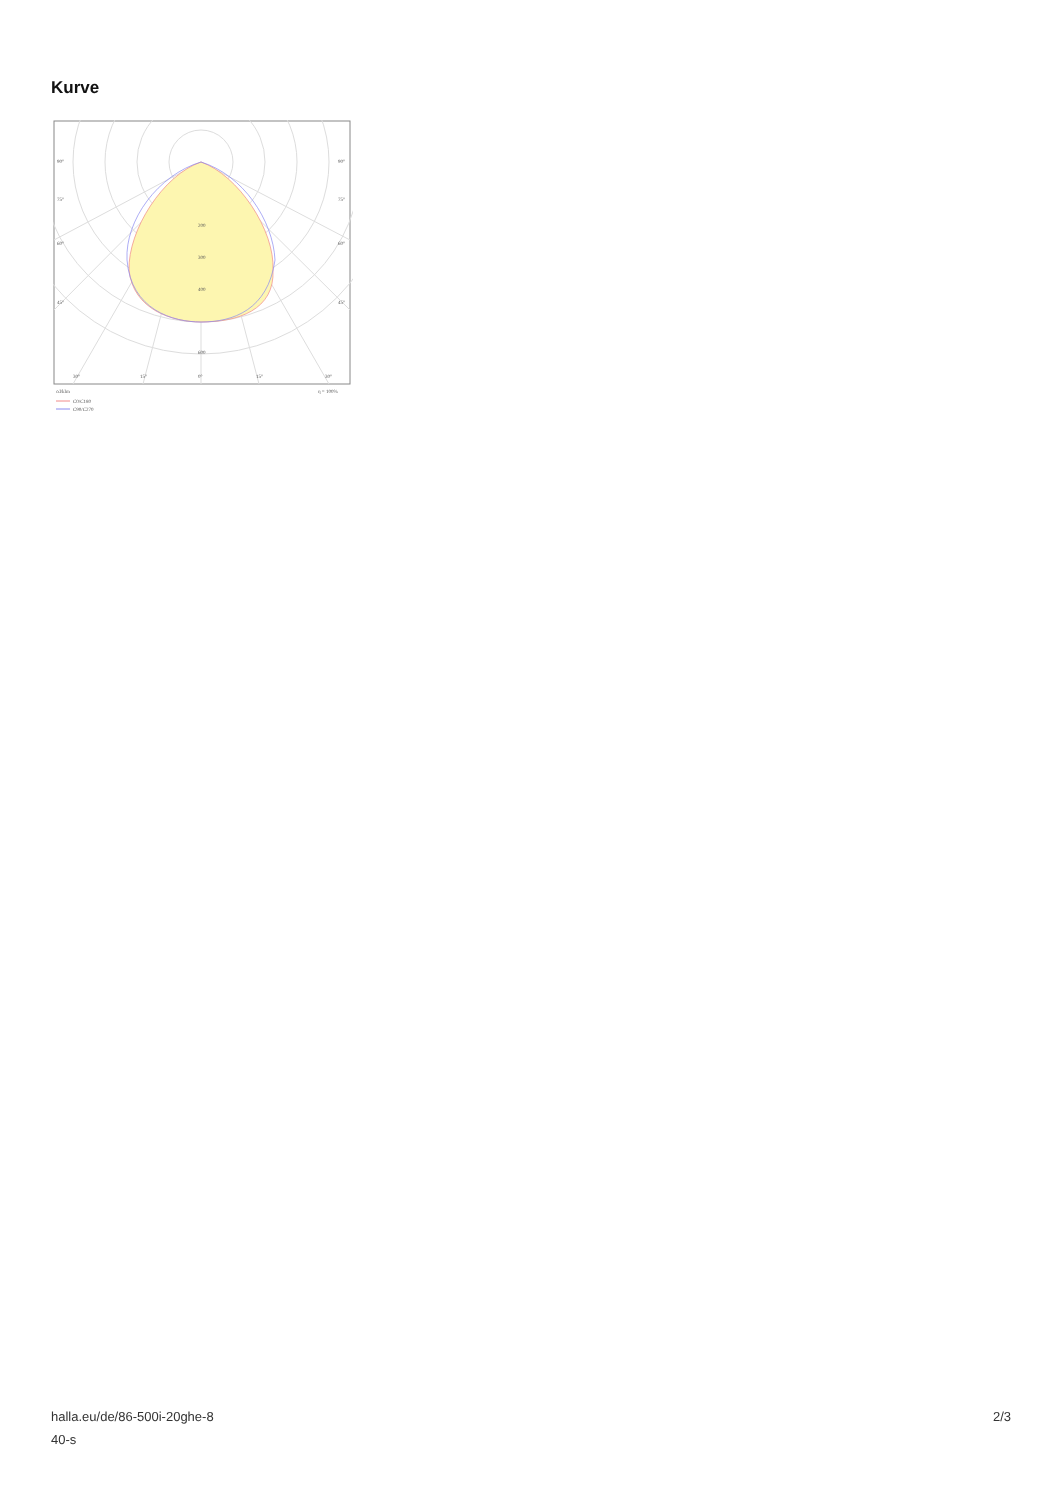Kurve
200
300
400
600
90°
90°
75°
75°
60°
60°
45°
45°
30°
15°
0°
15°
30°
cd/klm
η = 100%
C0/C180
C90/C270
halla.eu/de/86-500i-20ghe-8
40-s
2/3